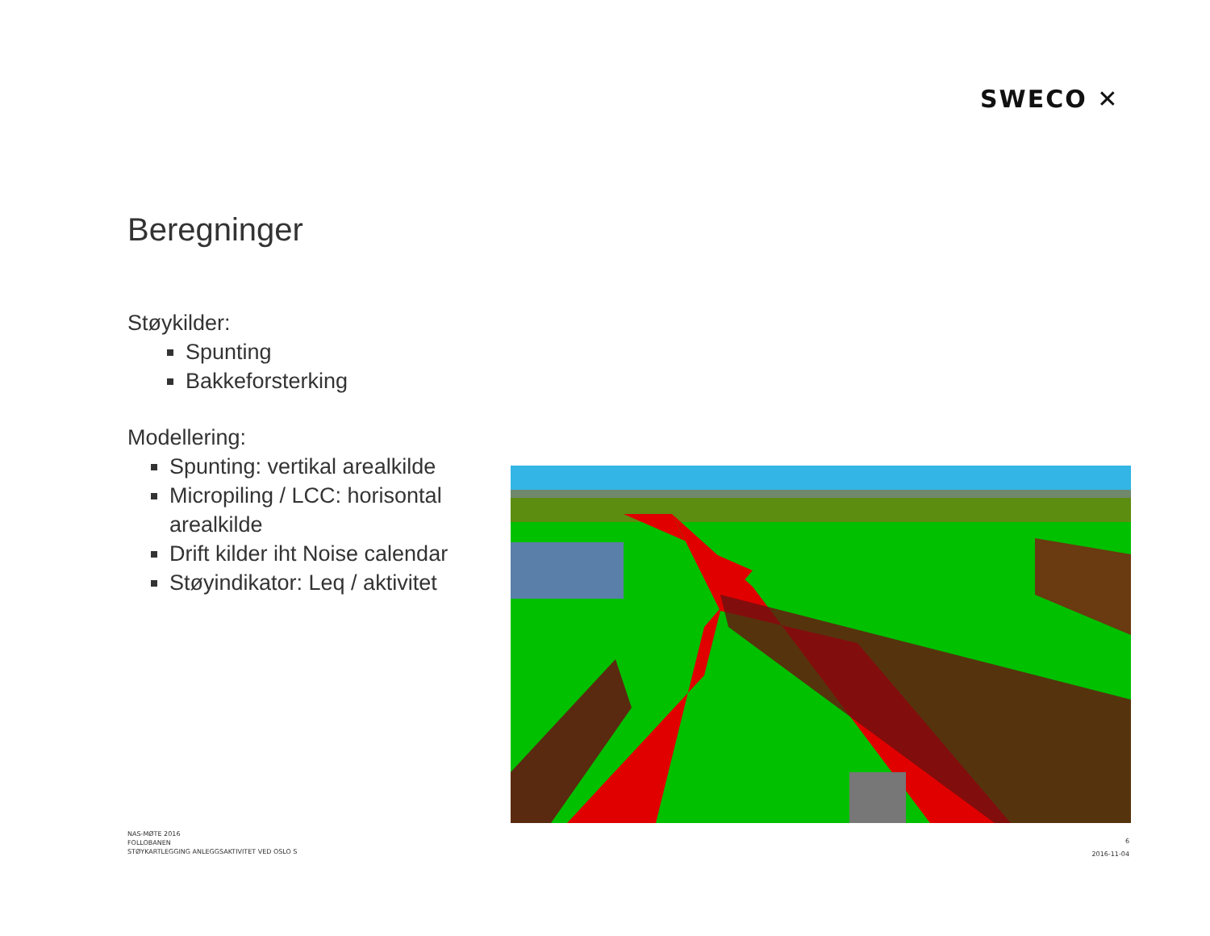SWECO ✕
Beregninger
Støykilder:
Spunting
Bakkeforsterking
Modellering:
Spunting: vertikal arealkilde
Micropiling / LCC: horisontal arealkilde
Drift kilder iht Noise calendar
Støyindikator: Leq / aktivitet
NAS-MØTE 2016
FOLLOBANEN
STØYKARTLEGGING ANLEGGSAKTIVITET VED OSLO S
6
2016-11-04